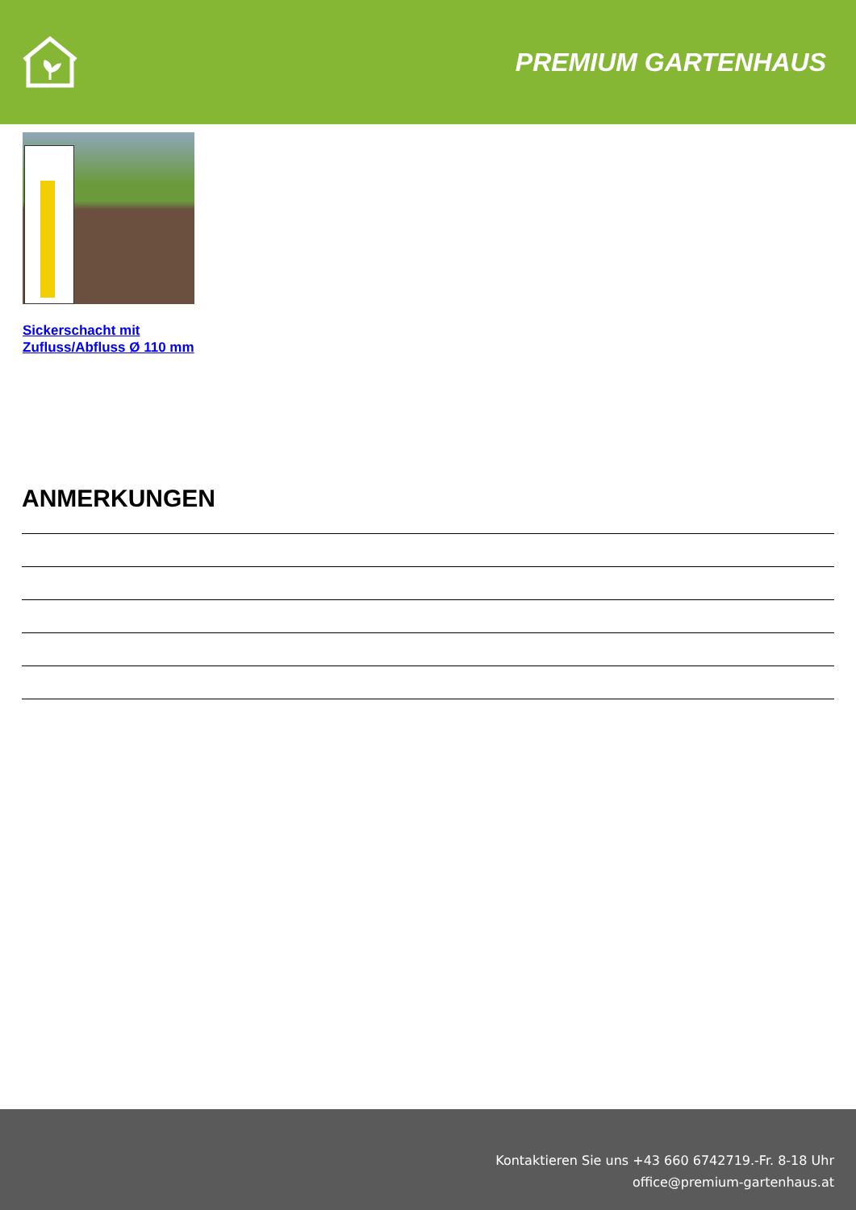PREMIUM GARTENHAUS
Sickerschacht mit
Zufluss/Abfluss Ø 110 mm
ANMERKUNGEN
Kontaktieren Sie uns +43 660 6742719.-Fr. 8-18 Uhr
office@premium-gartenhaus.at